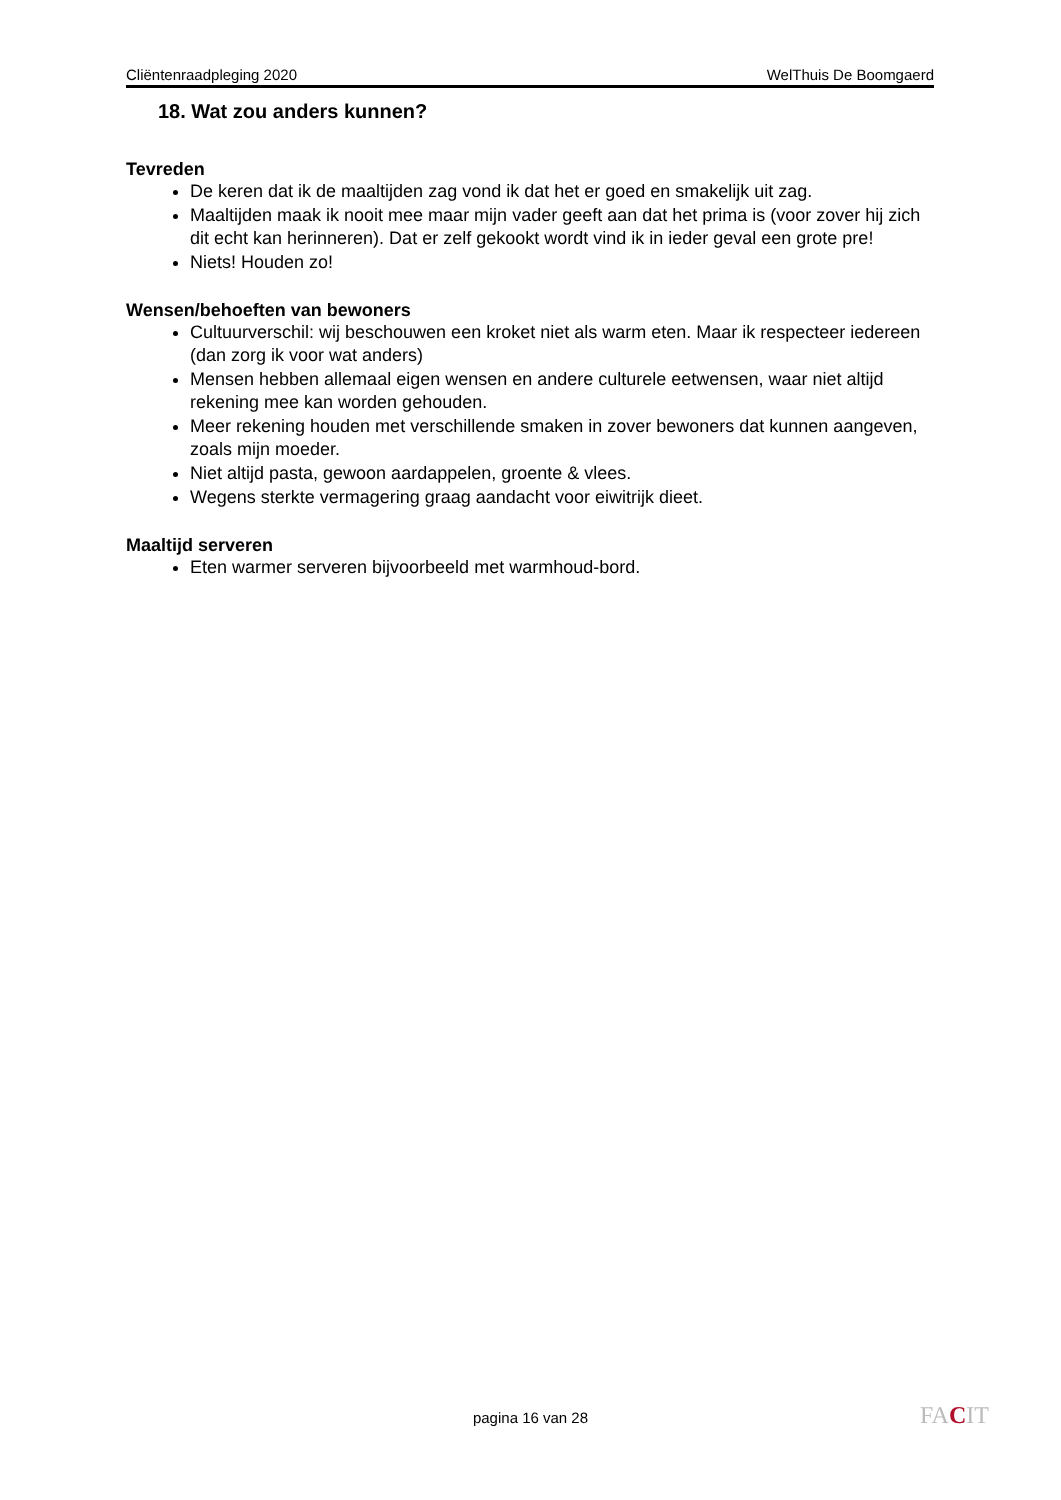Cliëntenraadpleging 2020 WelThuis De Boomgaerd
18. Wat zou anders kunnen?
Tevreden
De keren dat ik de maaltijden zag vond ik dat het er goed en smakelijk uit zag.
Maaltijden maak ik nooit mee maar mijn vader geeft aan dat het prima is (voor zover hij zich dit echt kan herinneren). Dat er zelf gekookt wordt vind ik in ieder geval een grote pre!
Niets! Houden zo!
Wensen/behoeften van bewoners
Cultuurverschil: wij beschouwen een kroket niet als warm eten. Maar ik respecteer iedereen (dan zorg ik voor wat anders)
Mensen hebben allemaal eigen wensen en andere culturele eetwensen, waar niet altijd rekening mee kan worden gehouden.
Meer rekening houden met verschillende smaken in zover bewoners dat kunnen aangeven, zoals mijn moeder.
Niet altijd pasta, gewoon aardappelen, groente & vlees.
Wegens sterkte vermagering graag aandacht voor eiwitrijk dieet.
Maaltijd serveren
Eten warmer serveren bijvoorbeeld met warmhoud-bord.
pagina 16 van 28 FACIT